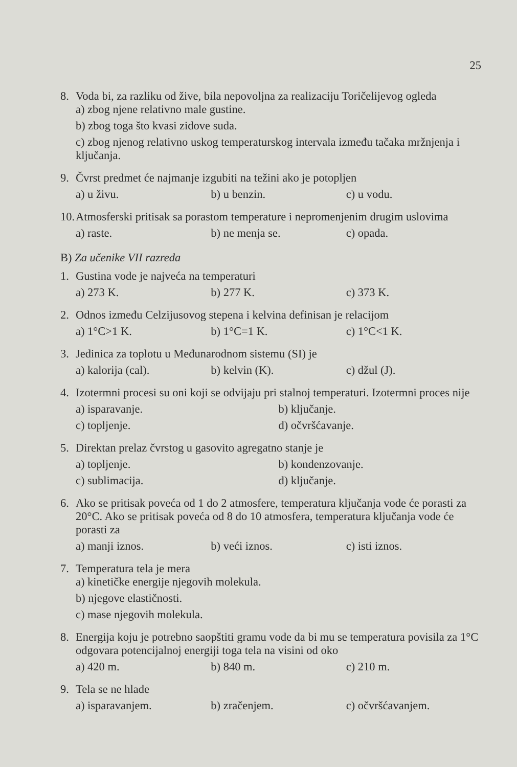25
8. Voda bi, za razliku od žive, bila nepovoljna za realizaciju Toričelijevog ogleda
a) zbog njene relativno male gustine.
b) zbog toga što kvasi zidove suda.
c) zbog njenog relativno uskog temperaturskog intervala između tačaka mržnjenja i ključanja.
9. Čvrst predmet će najmanje izgubiti na težini ako je potopljen
a) u živu. b) u benzin. c) u vodu.
10.
Atmosferski pritisak sa porastom temperature i nepromenjenim drugim uslovima
a) raste. b) ne menja se. c) opada.
B) Za učenike VII razreda
1. Gustina vode je najveća na temperaturi
a) 273 K. b) 277 K. c) 373 K.
2. Odnos između Celzijusovog stepena i kelvina definisan je relacijom
a) 1°C>1 K. b) 1°C=1 K. c) 1°C<1 K.
3. Jedinica za toplotu u Međunarodnom sistemu (SI) je
a) kalorija (cal). b) kelvin (K). c) džul (J).
4. Izotermni procesi su oni koji se odvijaju pri stalnoj temperaturi. Izotermni proces nije
a) isparavanje. b) ključanje.
c) topljenje. d) očvršćavanje.
5. Direktan prelaz čvrstog u gasovito agregatno stanje je
a) topljenje. b) kondenzovanje.
c) sublimacija. d) ključanje.
6. Ako se pritisak poveća od 1 do 2 atmosfere, temperatura ključanja vode će porasti za 20°C. Ako se pritisak poveća od 8 do 10 atmosfera, temperatura ključanja vode će porasti za
a) manji iznos. b) veći iznos. c) isti iznos.
7. Temperatura tela je mera
a) kinetičke energije njegovih molekula.
b) njegove elastičnosti.
c) mase njegovih molekula.
8. Energija koju je potrebno saopštiti gramu vode da bi mu se temperatura povisila za 1°C odgovara potencijalnoj energiji toga tela na visini od oko
a) 420 m. b) 840 m. c) 210 m.
9. Tela se ne hlade
a) isparavanjem. b) zračenjem. c) očvršćavanjem.